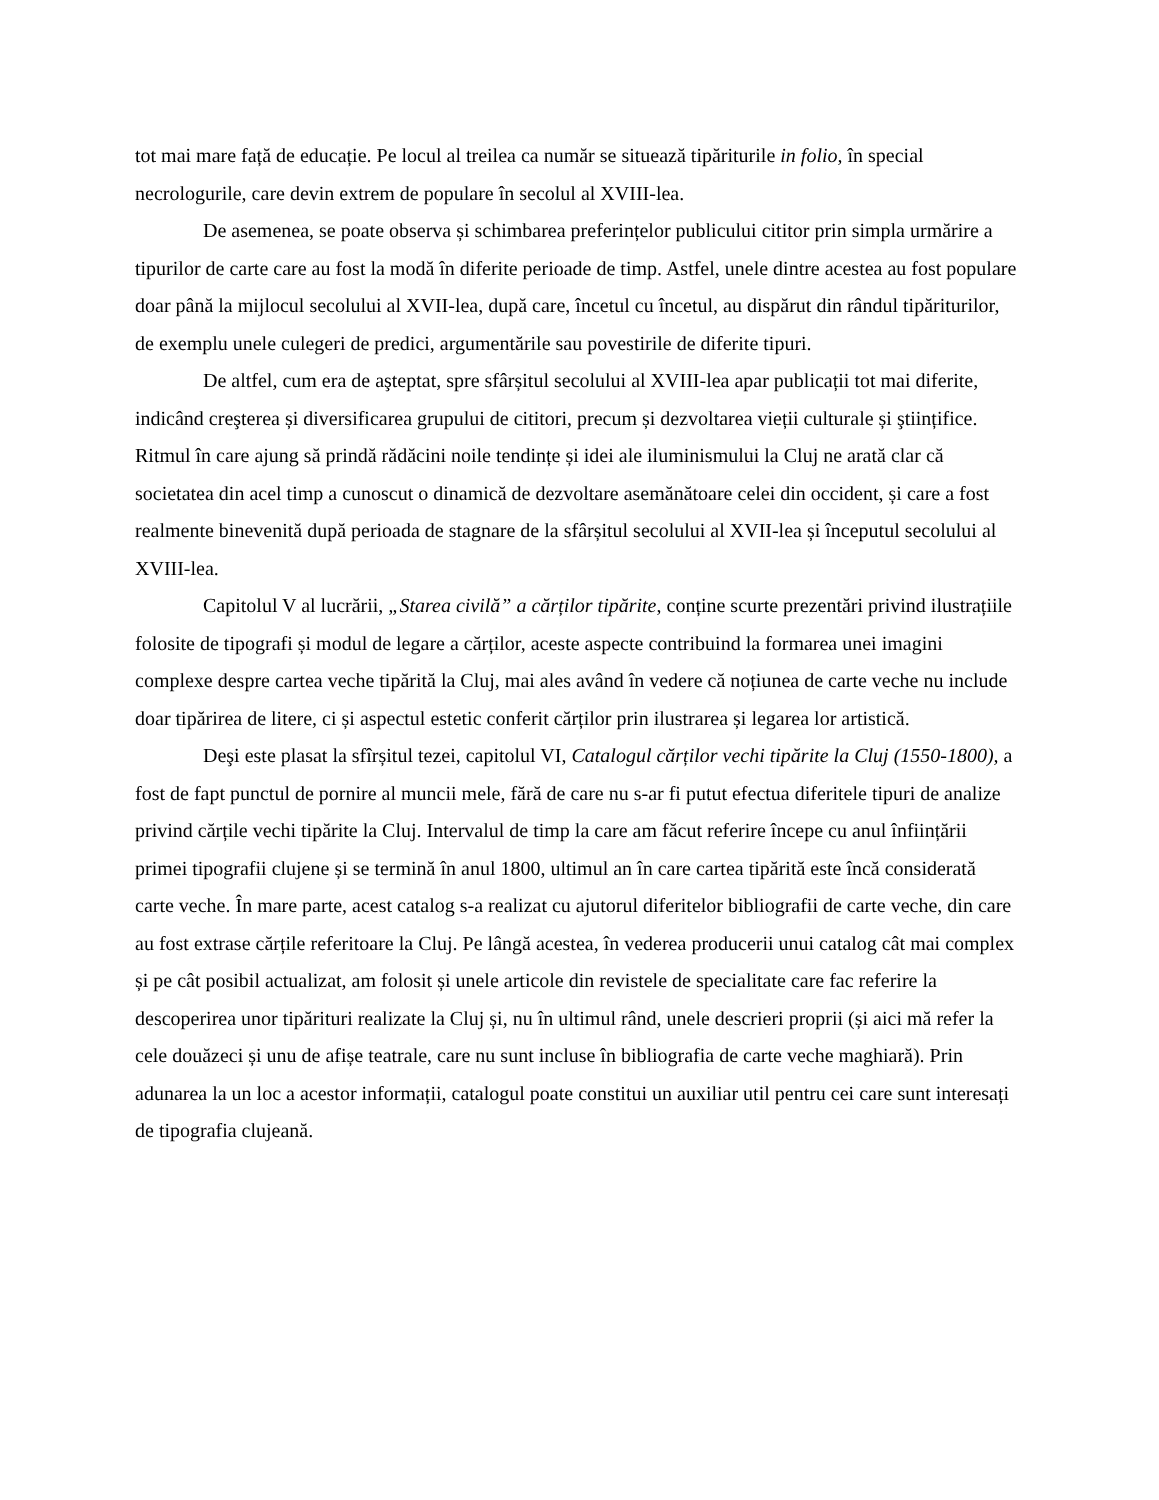tot mai mare față de educație. Pe locul al treilea ca număr se situează tipăriturile in folio, în special necrologurile, care devin extrem de populare în secolul al XVIII-lea.
De asemenea, se poate observa și schimbarea preferințelor publicului cititor prin simpla urmărire a tipurilor de carte care au fost la modă în diferite perioade de timp. Astfel, unele dintre acestea au fost populare doar până la mijlocul secolului al XVII-lea, după care, încetul cu încetul, au dispărut din rândul tipăriturilor, de exemplu unele culegeri de predici, argumentările sau povestirile de diferite tipuri.
De altfel, cum era de aşteptat, spre sfârșitul secolului al XVIII-lea apar publicații tot mai diferite, indicând creşterea și diversificarea grupului de cititori, precum și dezvoltarea vieții culturale și ştiințifice. Ritmul în care ajung să prindă rădăcini noile tendințe și idei ale iluminismului la Cluj ne arată clar că societatea din acel timp a cunoscut o dinamică de dezvoltare asemănătoare celei din occident, și care a fost realmente binevenită după perioada de stagnare de la sfârșitul secolului al XVII-lea și începutul secolului al XVIII-lea.
Capitolul V al lucrării, „Starea civilă” a cărților tipărite, conține scurte prezentări privind ilustrațiile folosite de tipografi și modul de legare a cărților, aceste aspecte contribuind la formarea unei imagini complexe despre cartea veche tipărită la Cluj, mai ales având în vedere că noțiunea de carte veche nu include doar tipărirea de litere, ci și aspectul estetic conferit cărților prin ilustrarea și legarea lor artistică.
Deşi este plasat la sfîrșitul tezei, capitolul VI, Catalogul cărților vechi tipărite la Cluj (1550-1800), a fost de fapt punctul de pornire al muncii mele, fără de care nu s-ar fi putut efectua diferitele tipuri de analize privind cărțile vechi tipărite la Cluj. Intervalul de timp la care am făcut referire începe cu anul înființării primei tipografii clujene și se termină în anul 1800, ultimul an în care cartea tipărită este încă considerată carte veche. În mare parte, acest catalog s-a realizat cu ajutorul diferitelor bibliografii de carte veche, din care au fost extrase cărțile referitoare la Cluj. Pe lângă acestea, în vederea producerii unui catalog cât mai complex și pe cât posibil actualizat, am folosit și unele articole din revistele de specialitate care fac referire la descoperirea unor tipărituri realizate la Cluj și, nu în ultimul rând, unele descrieri proprii (și aici mă refer la cele douăzeci și unu de afișe teatrale, care nu sunt incluse în bibliografia de carte veche maghiară). Prin adunarea la un loc a acestor informații, catalogul poate constitui un auxiliar util pentru cei care sunt interesați de tipografia clujeană.